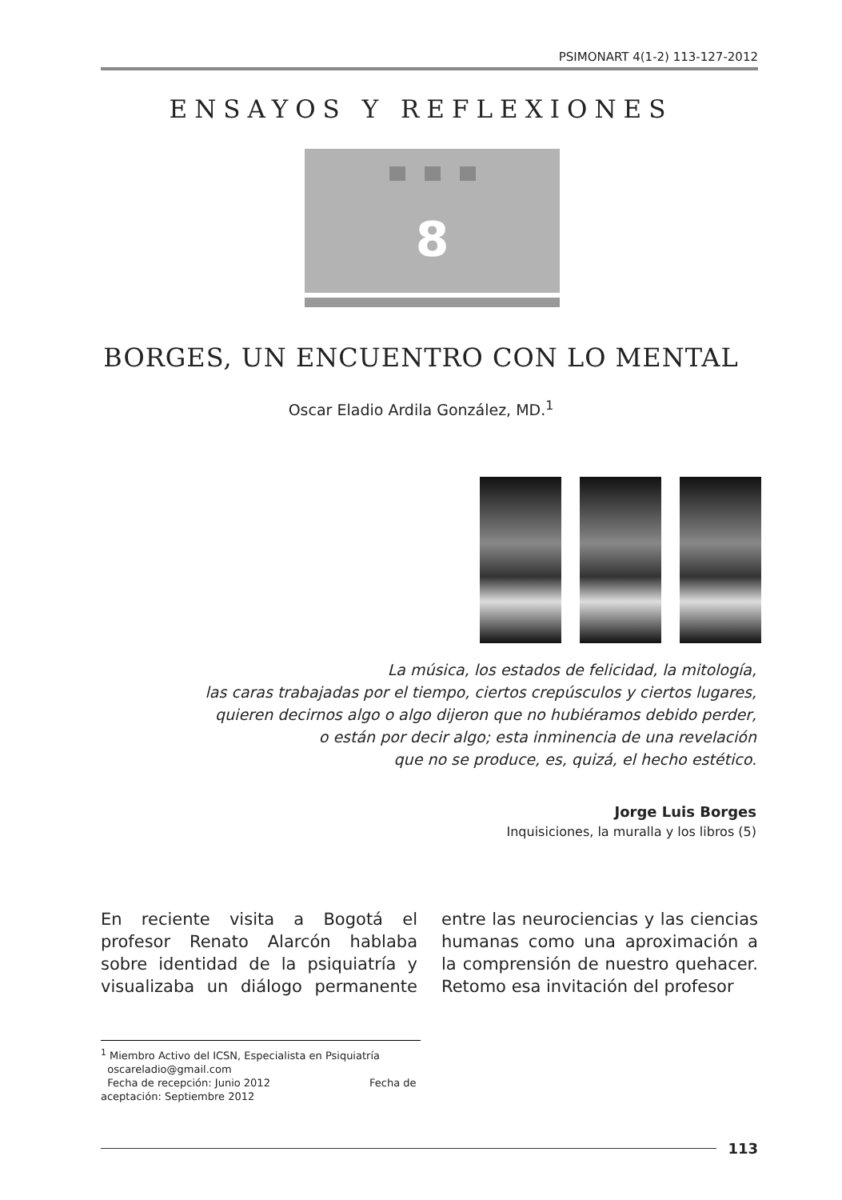PSIMONART 4(1-2) 113-127-2012
ENSAYOS Y REFLEXIONES
8
BORGES, UN ENCUENTRO CON LO MENTAL
Oscar Eladio Ardila González, MD.<sup>1</sup>
La música, los estados de felicidad, la mitología,
las caras trabajadas por el tiempo, ciertos crepúsculos y ciertos lugares,
quieren decirnos algo o algo dijeron que no hubiéramos debido perder,
o están por decir algo; esta inminencia de una revelación
que no se produce, es, quizá, el hecho estético.
Jorge Luis Borges
Inquisiciones, la muralla y los libros (5)
En reciente visita a Bogotá el profesor Renato Alarcón hablaba sobre identidad de la psiquiatría y visualizaba un diálogo permanente entre las neurociencias y las ciencias humanas como una aproximación a la comprensión de nuestro quehacer. Retomo esa invitación del profesor
<sup>1</sup> Miembro Activo del ICSN, Especialista en Psiquiatría
oscareladio@gmail.com
Fecha de recepción: Junio 2012 Fecha de aceptación: Septiembre 2012
113